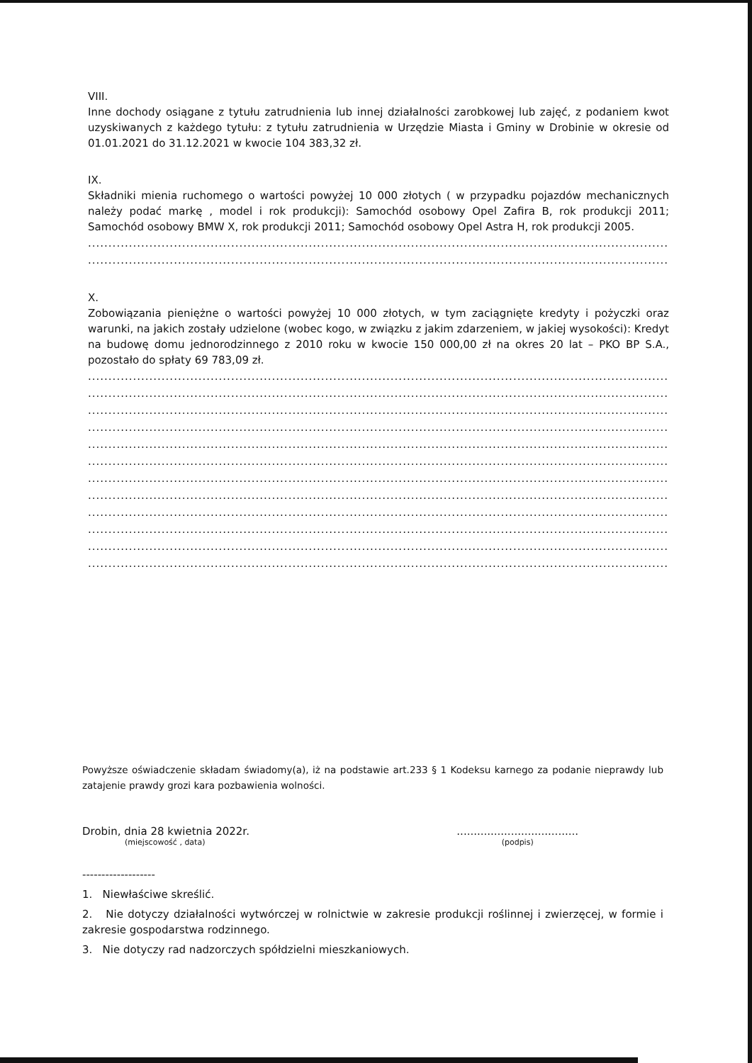VIII.
Inne dochody osiągane z tytułu zatrudnienia lub innej działalności zarobkowej lub zajęć, z podaniem kwot uzyskiwanych z każdego tytułu: z tytułu zatrudnienia w Urzędzie Miasta i Gminy w Drobinie w okresie od 01.01.2021 do 31.12.2021 w kwocie 104 383,32 zł.
IX.
Składniki mienia ruchomego o wartości powyżej 10 000 złotych ( w przypadku pojazdów mechanicznych należy podać markę , model i rok produkcji): Samochód osobowy Opel Zafira B, rok produkcji 2011; Samochód osobowy BMW X, rok produkcji 2011; Samochód osobowy Opel Astra H, rok produkcji 2005.
..........................................................................................................................................................................
..........................................................................................................................................................................
X.
Zobowiązania pieniężne o wartości powyżej 10 000 złotych, w tym zaciągnięte kredyty i pożyczki oraz warunki, na jakich zostały udzielone (wobec kogo, w związku z jakim zdarzeniem, w jakiej wysokości): Kredyt na budowę domu jednorodzinnego z 2010 roku w kwocie 150 000,00 zł na okres 20 lat – PKO BP S.A., pozostało do spłaty 69 783,09 zł.
..........................................................................................................................................................................
..........................................................................................................................................................................
..........................................................................................................................................................................
..........................................................................................................................................................................
..........................................................................................................................................................................
..........................................................................................................................................................................
..........................................................................................................................................................................
..........................................................................................................................................................................
..........................................................................................................................................................................
..........................................................................................................................................................................
..........................................................................................................................................................................
..........................................................................................................................................................................
Powyższe oświadczenie składam świadomy(a), iż na podstawie art.233 § 1 Kodeksu karnego za podanie nieprawdy lub zatajenie prawdy grozi kara pozbawienia wolności.
Drobin, dnia 28 kwietnia 2022r.
(miejscowość , data)
....................................
(podpis)
-------------------
1. Niewłaściwe skreślić.
2. Nie dotyczy działalności wytwórczej w rolnictwie w zakresie produkcji roślinnej i zwierzęcej, w formie i zakresie gospodarstwa rodzinnego.
3. Nie dotyczy rad nadzorczych spółdzielni mieszkaniowych.